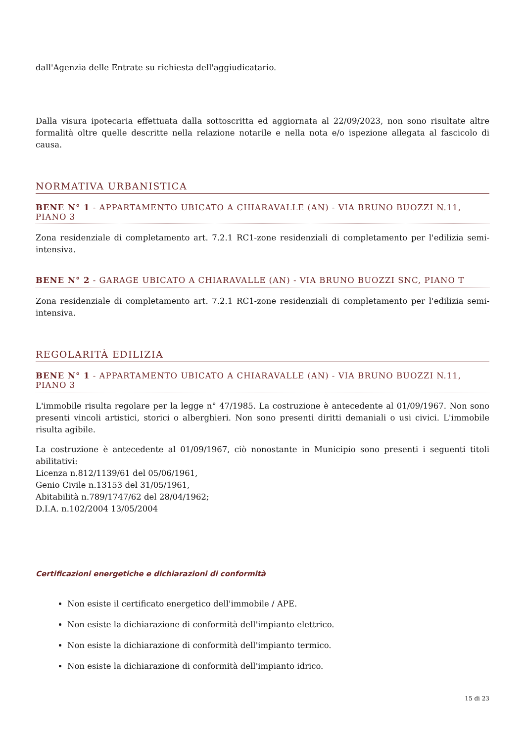dall'Agenzia delle Entrate su richiesta dell'aggiudicatario.
Dalla visura ipotecaria effettuata dalla sottoscritta ed aggiornata al 22/09/2023, non sono risultate altre formalità oltre quelle descritte nella relazione notarile e nella nota e/o ispezione allegata al fascicolo di causa.
NORMATIVA URBANISTICA
BENE N° 1 - APPARTAMENTO UBICATO A CHIARAVALLE (AN) - VIA BRUNO BUOZZI N.11, PIANO 3
Zona residenziale di completamento art. 7.2.1 RC1-zone residenziali di completamento per l'edilizia semi-intensiva.
BENE N° 2 - GARAGE UBICATO A CHIARAVALLE (AN) - VIA BRUNO BUOZZI SNC, PIANO T
Zona residenziale di completamento art. 7.2.1 RC1-zone residenziali di completamento per l'edilizia semi-intensiva.
REGOLARITÀ EDILIZIA
BENE N° 1 - APPARTAMENTO UBICATO A CHIARAVALLE (AN) - VIA BRUNO BUOZZI N.11, PIANO 3
L'immobile risulta regolare per la legge n° 47/1985. La costruzione è antecedente al 01/09/1967. Non sono presenti vincoli artistici, storici o alberghieri. Non sono presenti diritti demaniali o usi civici. L'immobile risulta agibile.
La costruzione è antecedente al 01/09/1967, ciò nonostante in Municipio sono presenti i seguenti titoli abilitativi:
Licenza n.812/1139/61 del 05/06/1961,
Genio Civile n.13153 del 31/05/1961,
Abitabilità n.789/1747/62 del 28/04/1962;
D.I.A. n.102/2004 13/05/2004
Certificazioni energetiche e dichiarazioni di conformità
Non esiste il certificato energetico dell'immobile / APE.
Non esiste la dichiarazione di conformità dell'impianto elettrico.
Non esiste la dichiarazione di conformità dell'impianto termico.
Non esiste la dichiarazione di conformità dell'impianto idrico.
15 di 23